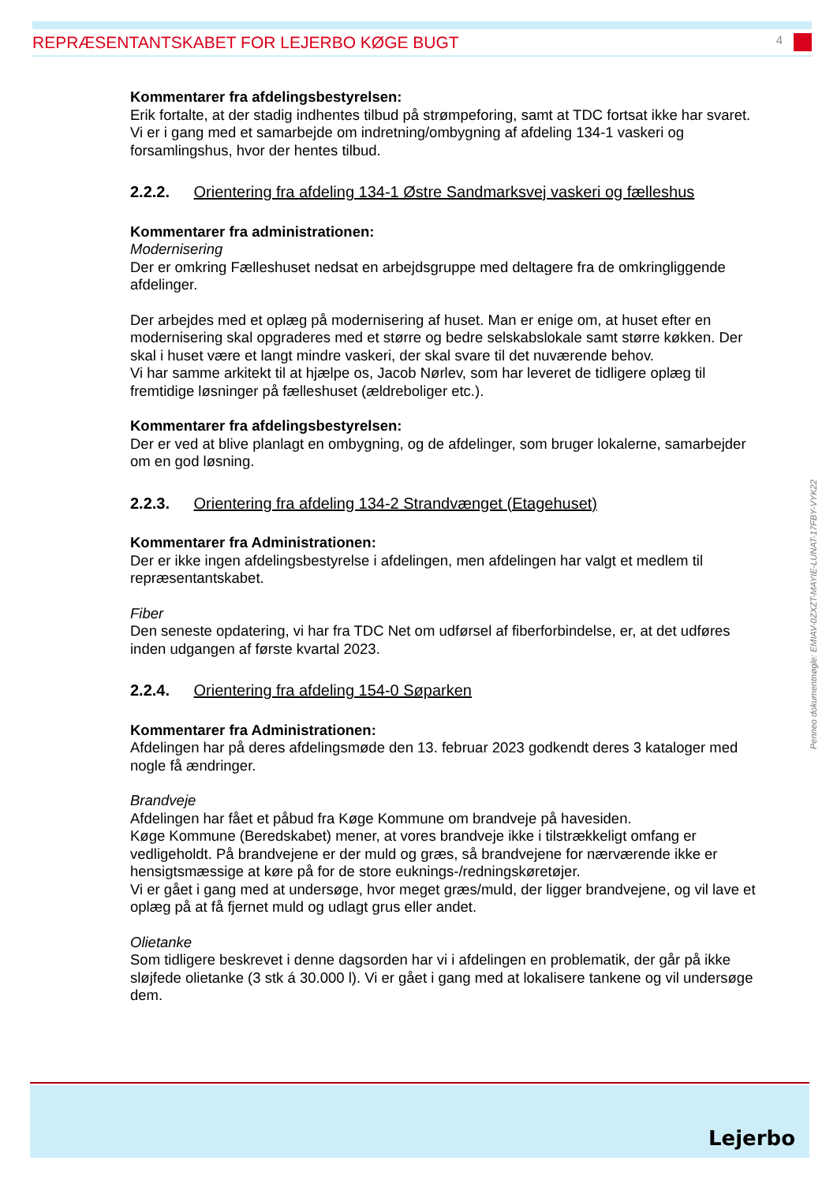REPRÆSENTANTSKABET FOR LEJERBO KØGE BUGT 4
Kommentarer fra afdelingsbestyrelsen:
Erik fortalte, at der stadig indhentes tilbud på strømpeforing, samt at TDC fortsat ikke har svaret. Vi er i gang med et samarbejde om indretning/ombygning af afdeling 134-1 vaskeri og forsamlingshus, hvor der hentes tilbud.
2.2.2. Orientering fra afdeling 134-1 Østre Sandmarksvej vaskeri og fælleshus
Kommentarer fra administrationen:
Modernisering
Der er omkring Fælleshuset nedsat en arbejdsgruppe med deltagere fra de omkringliggende afdelinger.
Der arbejdes med et oplæg på modernisering af huset. Man er enige om, at huset efter en modernisering skal opgraderes med et større og bedre selskabslokale samt større køkken. Der skal i huset være et langt mindre vaskeri, der skal svare til det nuværende behov.
Vi har samme arkitekt til at hjælpe os, Jacob Nørlev, som har leveret de tidligere oplæg til fremtidige løsninger på fælleshuset (ældreboliger etc.).
Kommentarer fra afdelingsbestyrelsen:
Der er ved at blive planlagt en ombygning, og de afdelinger, som bruger lokalerne, samarbejder om en god løsning.
2.2.3. Orientering fra afdeling 134-2 Strandvænget (Etagehuset)
Kommentarer fra Administrationen:
Der er ikke ingen afdelingsbestyrelse i afdelingen, men afdelingen har valgt et medlem til repræsentantskabet.
Fiber
Den seneste opdatering, vi har fra TDC Net om udførsel af fiberforbindelse, er, at det udføres inden udgangen af første kvartal 2023.
2.2.4. Orientering fra afdeling 154-0 Søparken
Kommentarer fra Administrationen:
Afdelingen har på deres afdelingsmøde den 13. februar 2023 godkendt deres 3 kataloger med nogle få ændringer.
Brandveje
Afdelingen har fået et påbud fra Køge Kommune om brandveje på havesiden.
Køge Kommune (Beredskabet) mener, at vores brandveje ikke i tilstrækkeligt omfang er vedligeholdt. På brandvejene er der muld og græs, så brandvejene for nærværende ikke er hensigtsmæssige at køre på for de store euknings-/redningskøretøjer.
Vi er gået i gang med at undersøge, hvor meget græs/muld, der ligger brandvejene, og vil lave et oplæg på at få fjernet muld og udlagt grus eller andet.
Olietanke
Som tidligere beskrevet i denne dagsorden har vi i afdelingen en problematik, der går på ikke sløjfede olietanke (3 stk á 30.000 l). Vi er gået i gang med at lokalisere tankene og vil undersøge dem.
Penneo dokumentnøgle: EMIAV-0ZXZT-MAYIE-LUNAT-17FBY-VYK22
Lejerbo